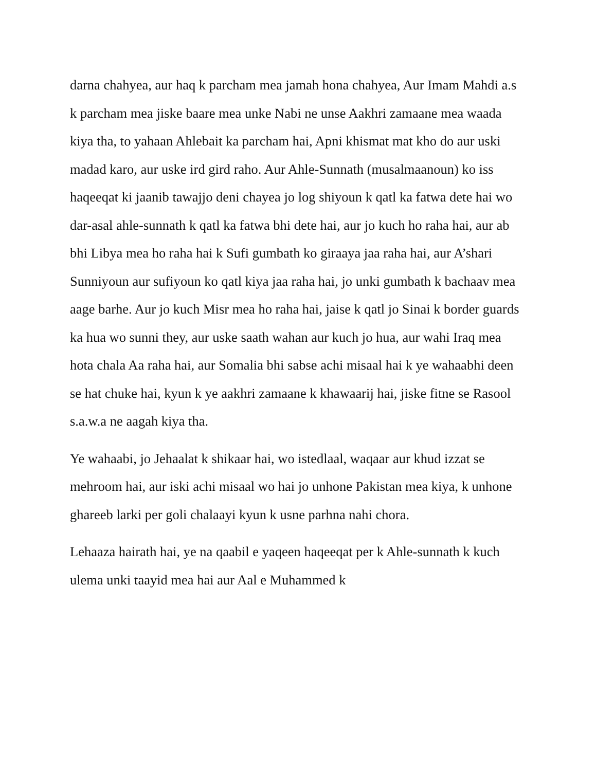darna chahyea, aur haq k parcham mea jamah hona chahyea, Aur Imam Mahdi a.s k parcham mea jiske baare mea unke Nabi ne unse Aakhri zamaane mea waada kiya tha, to yahaan Ahlebait ka parcham hai, Apni khismat mat kho do aur uski madad karo, aur uske ird gird raho. Aur Ahle-Sunnath (musalmaanoun) ko iss haqeeqat ki jaanib tawajjo deni chayea jo log shiyoun k qatl ka fatwa dete hai wo dar-asal ahle-sunnath k qatl ka fatwa bhi dete hai, aur jo kuch ho raha hai, aur ab bhi Libya mea ho raha hai k Sufi gumbath ko giraaya jaa raha hai, aur A’shari Sunniyoun aur sufiyoun ko qatl kiya jaa raha hai, jo unki gumbath k bachaav mea aage barhe. Aur jo kuch Misr mea ho raha hai, jaise k qatl jo Sinai k border guards ka hua wo sunni they, aur uske saath wahan aur kuch jo hua, aur wahi Iraq mea hota chala Aa raha hai, aur Somalia bhi sabse achi misaal hai k ye wahaabhi deen se hat chuke hai, kyun k ye aakhri zamaane k khawaarij hai, jiske fitne se Rasool s.a.w.a ne aagah kiya tha.
Ye wahaabi, jo Jehaalat k shikaar hai, wo istedlaal, waqaar aur khud izzat se mehroom hai, aur iski achi misaal wo hai jo unhone Pakistan mea kiya, k unhone ghareeb larki per goli chalaayi kyun k usne parhna nahi chora.
Lehaaza hairath hai, ye na qaabil e yaqeen haqeeqat per k Ahle-sunnath k kuch ulema unki taayid mea hai aur Aal e Muhammed k